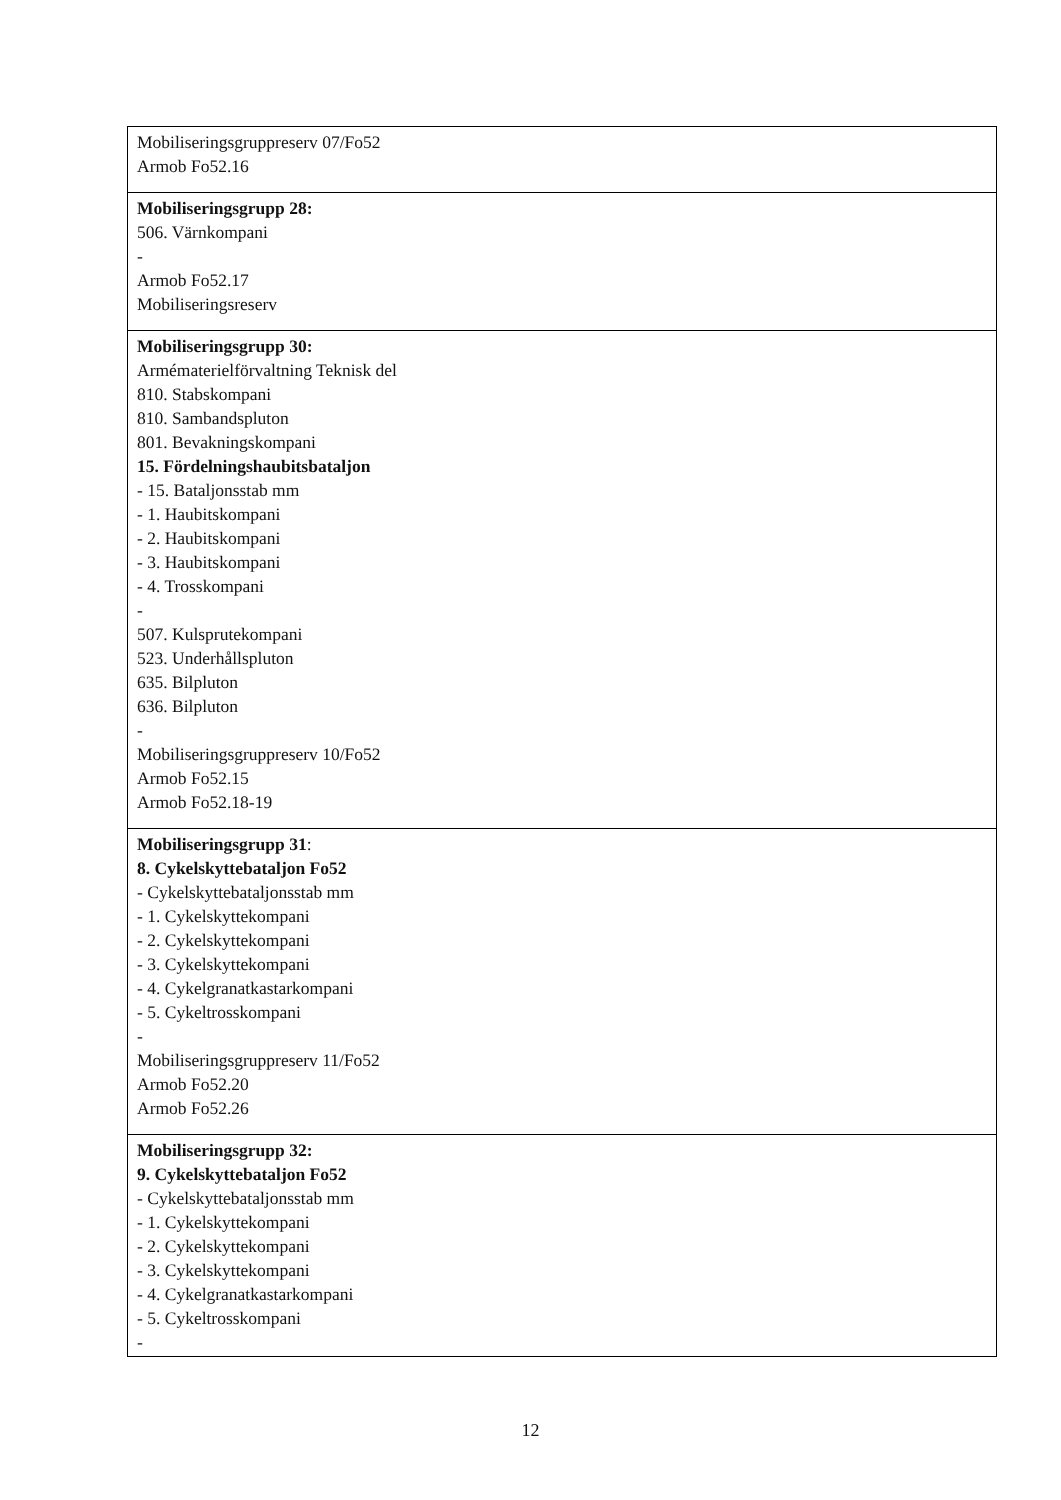| Mobiliseringsgruppreserv 07/Fo52 Armob Fo52.16 |
| Mobiliseringsgrupp 28: 506. Värnkompani - Armob Fo52.17 Mobiliseringsreserv |
| Mobiliseringsgrupp 30: Armématerielförvaltning Teknisk del 810. Stabskompani 810. Sambandspluton 801. Bevakningskompani 15. Fördelningshaubitsbataljon - 15. Bataljonsstab mm - 1. Haubitskompani - 2. Haubitskompani - 3. Haubitskompani - 4. Trosskompani - 507. Kulsprutekompani 523. Underhållspluton 635. Bilpluton 636. Bilpluton - Mobiliseringsgruppreserv 10/Fo52 Armob Fo52.15 Armob Fo52.18-19 |
| Mobiliseringsgrupp 31 : 8. Cykelskyttebataljon Fo52 - Cykelskyttebataljonsstab mm - 1. Cykelskyttekompani - 2. Cykelskyttekompani - 3. Cykelskyttekompani - 4. Cykelgranatkastarkompani - 5. Cykeltrosskompani - Mobiliseringsgruppreserv 11/Fo52 Armob Fo52.20 Armob Fo52.26 |
| Mobiliseringsgrupp 32: 9. Cykelskyttebataljon Fo52 - Cykelskyttebataljonsstab mm - 1. Cykelskyttekompani - 2. Cykelskyttekompani - 3. Cykelskyttekompani - 4. Cykelgranatkastarkompani - 5. Cykeltrosskompani - |
12